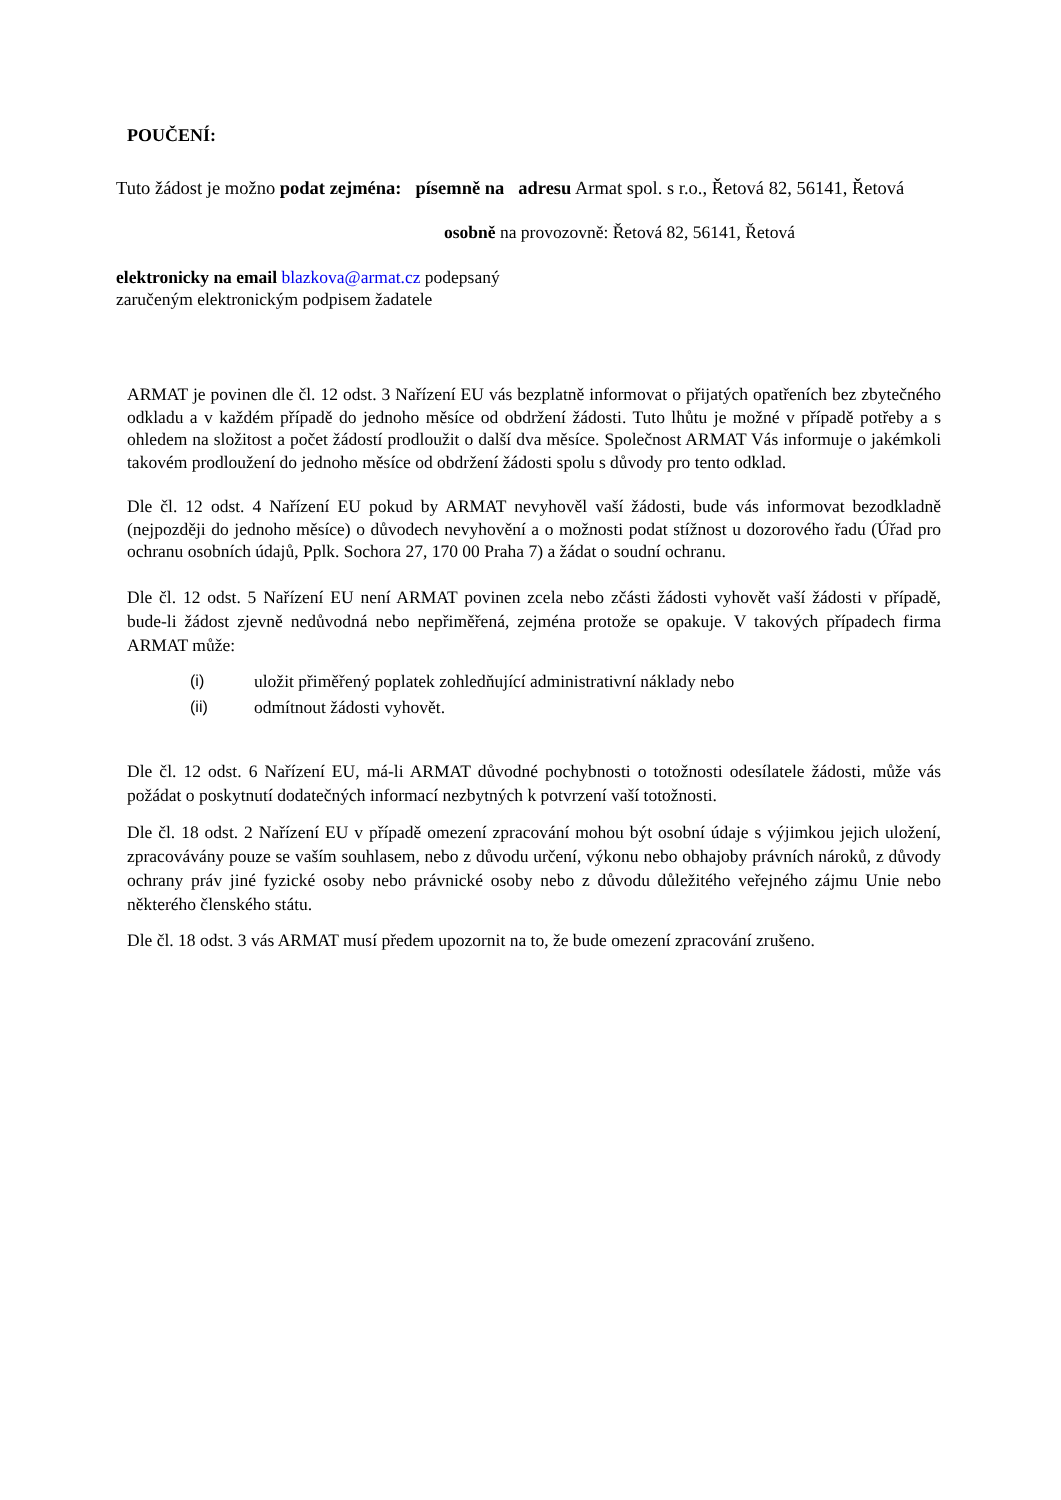POUČENÍ:
Tuto žádost je možno podat zejména: písemně na adresu Armat spol. s r.o., Řetová 82, 56141, Řetová
osobně na provozovně: Řetová 82, 56141, Řetová
elektronicky na email blazkova@armat.cz podepsaný
zaručeným elektronickým podpisem žadatele
ARMAT je povinen dle čl. 12 odst. 3 Nařízení EU vás bezplatně informovat o přijatých opatřeních bez zbytečného odkladu a v každém případě do jednoho měsíce od obdržení žádosti. Tuto lhůtu je možné v případě potřeby a s ohledem na složitost a počet žádostí prodloužit o další dva měsíce. Společnost ARMAT Vás informuje o jakémkoli takovém prodloužení do jednoho měsíce od obdržení žádosti spolu s důvody pro tento odklad.
Dle čl. 12 odst. 4 Nařízení EU pokud by ARMAT nevyhověl vaší žádosti, bude vás informovat bezodkladně (nejpozději do jednoho měsíce) o důvodech nevyhovění a o možnosti podat stížnost u dozorového řadu (Úřad pro ochranu osobních údajů, Pplk. Sochora 27, 170 00 Praha 7) a žádat o soudní ochranu.
Dle čl. 12 odst. 5 Nařízení EU není ARMAT povinen zcela nebo zčásti žádosti vyhovět vaší žádosti v případě, bude-li žádost zjevně nedůvodná nebo nepřiměřená, zejména protože se opakuje. V takových případech firma ARMAT může:
(i) uložit přiměřený poplatek zohledňující administrativní náklady nebo
(ii) odmítnout žádosti vyhovět.
Dle čl. 12 odst. 6 Nařízení EU, má-li ARMAT důvodné pochybnosti o totožnosti odesílatele žádosti, může vás požádat o poskytnutí dodatečných informací nezbytných k potvrzení vaší totožnosti.
Dle čl. 18 odst. 2 Nařízení EU v případě omezení zpracování mohou být osobní údaje s výjimkou jejich uložení, zpracovávány pouze se vaším souhlasem, nebo z důvodu určení, výkonu nebo obhajoby právních nároků, z důvody ochrany práv jiné fyzické osoby nebo právnické osoby nebo z důvodu důležitého veřejného zájmu Unie nebo některého členského státu.
Dle čl. 18 odst. 3 vás ARMAT musí předem upozornit na to, že bude omezení zpracování zrušeno.